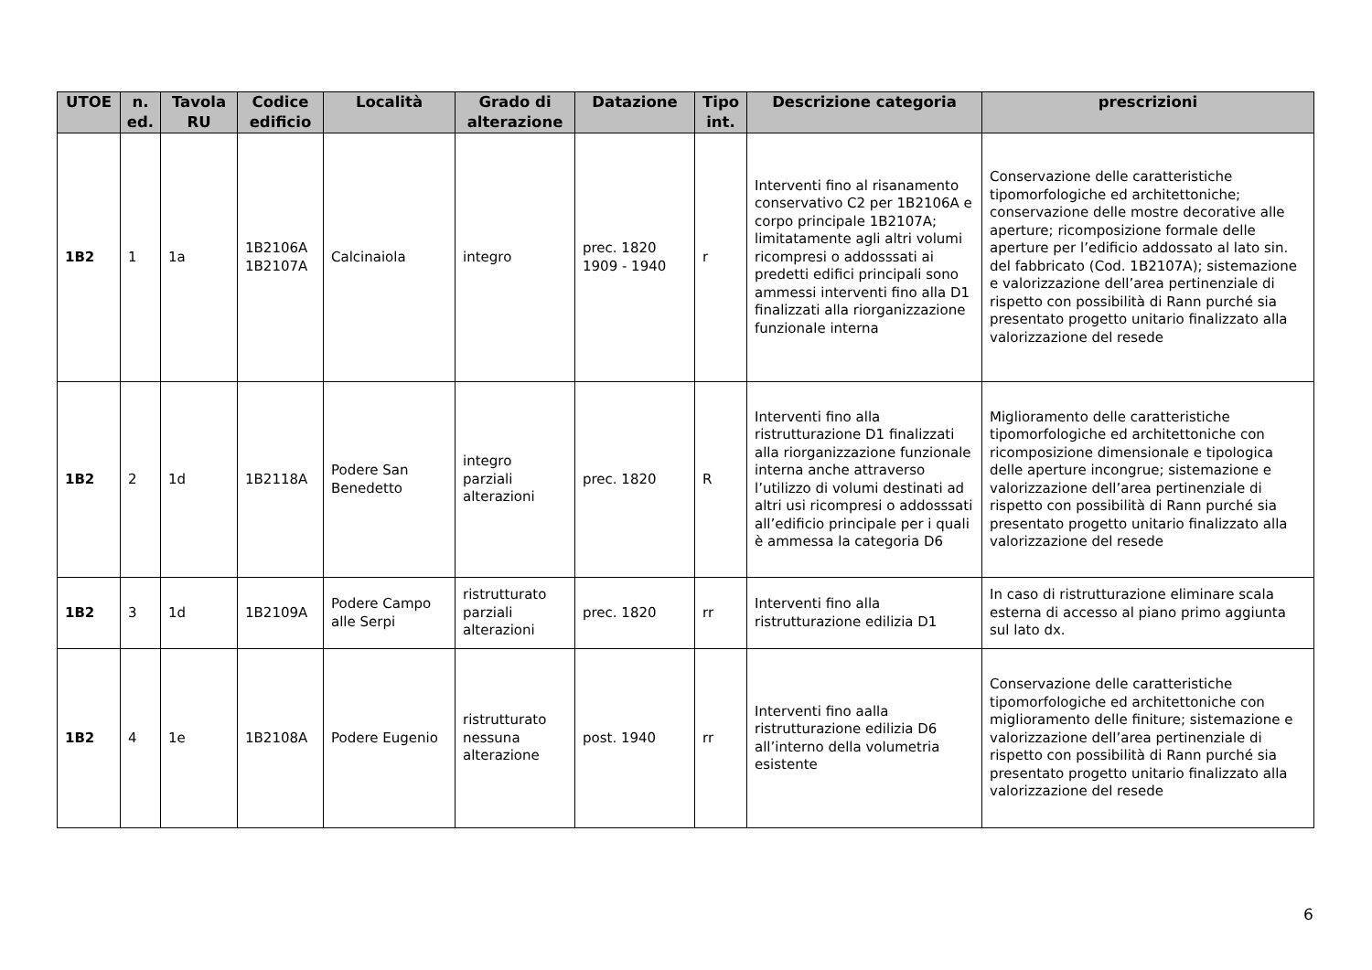| UTOE | n. ed. | Tavola RU | Codice edificio | Località | Grado di alterazione | Datazione | Tipo int. | Descrizione categoria | prescrizioni |
| --- | --- | --- | --- | --- | --- | --- | --- | --- | --- |
| 1B2 | 1 | 1a | 1B2106A 1B2107A | Calcinaiola | integro | prec. 1820 1909 - 1940 | r | Interventi fino al risanamento conservativo C2 per 1B2106A e corpo principale 1B2107A; limitatamente agli altri volumi ricompresi o addosssati ai predetti edifici principali sono ammessi interventi fino alla D1 finalizzati alla riorganizzazione funzionale interna | Conservazione delle caratteristiche tipomorfologiche ed architettoniche; conservazione delle mostre decorative alle aperture; ricomposizione formale delle aperture per l’edificio addossato al lato sin. del fabbricato (Cod. 1B2107A); sistemazione e valorizzazione dell’area pertinenziale di rispetto con possibilità di Rann purché sia presentato progetto unitario finalizzato alla valorizzazione del resede |
| 1B2 | 2 | 1d | 1B2118A | Podere San Benedetto | integro parziali alterazioni | prec. 1820 | R | Interventi fino alla ristrutturazione D1 finalizzati alla riorganizzazione funzionale interna anche attraverso l’utilizzo di volumi destinati ad altri usi ricompresi o addosssati all’edificio principale per i quali è ammessa la categoria D6 | Miglioramento delle caratteristiche tipomorfologiche ed architettoniche con ricomposizione dimensionale e tipologica delle aperture incongrue; sistemazione e valorizzazione dell’area pertinenziale di rispetto con possibilità di Rann purché sia presentato progetto unitario finalizzato alla valorizzazione del resede |
| 1B2 | 3 | 1d | 1B2109A | Podere Campo alle Serpi | ristrutturato parziali alterazioni | prec. 1820 | rr | Interventi fino alla ristrutturazione edilizia D1 | In caso di ristrutturazione eliminare scala esterna di accesso al piano primo aggiunta sul lato dx. |
| 1B2 | 4 | 1e | 1B2108A | Podere Eugenio | ristrutturato nessuna alterazione | post. 1940 | rr | Interventi fino aalla ristrutturazione edilizia D6 all’interno della volumetria esistente | Conservazione delle caratteristiche tipomorfologiche ed architettoniche con miglioramento delle finiture; sistemazione e valorizzazione dell’area pertinenziale di rispetto con possibilità di Rann purché sia presentato progetto unitario finalizzato alla valorizzazione del resede |
6